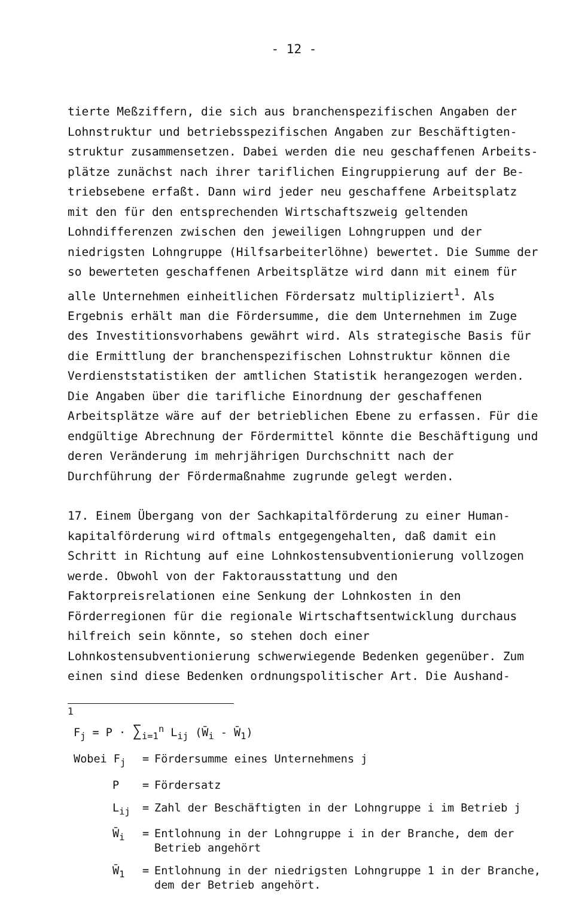- 12 -
tierte Meßziffern, die sich aus branchenspezifischen Angaben der Lohnstruktur und betriebsspezifischen Angaben zur Beschäftigten­struktur zusammensetzen. Dabei werden die neu geschaffenen Arbeits­plätze zunächst nach ihrer tariflichen Eingruppierung auf der Be­triebsebene erfaßt. Dann wird jeder neu geschaffene Arbeitsplatz mit den für den entsprechenden Wirtschaftszweig geltenden Lohndiffe­renzen zwischen den jeweiligen Lohngruppen und der niedrigsten Lohn­gruppe (Hilfsarbeiterlöhne) bewertet. Die Summe der so bewerteten geschaffenen Arbeitsplätze wird dann mit einem für alle Unternehmen einheitlichen Fördersatz multipliziert<sup>1</sup>. Als Ergebnis erhält man die Fördersumme, die dem Unternehmen im Zuge des Investitionsvor­habens gewährt wird. Als strategische Basis für die Ermittlung der branchenspezifischen Lohnstruktur können die Verdienststatistiken der amtlichen Statistik herangezogen werden. Die Angaben über die tarifliche Einordnung der geschaffenen Arbeitsplätze wäre auf der betrieblichen Ebene zu erfassen. Für die endgültige Abrechnung der Fördermittel könnte die Beschäftigung und deren Veränderung im mehrjährigen Durchschnitt nach der Durchführung der Fördermaßnahme zugrunde gelegt werden.
17. Einem Übergang von der Sachkapitalförderung zu einer Human­kapitalförderung wird oftmals entgegengehalten, daß damit ein Schritt in Richtung auf eine Lohnkostensubventionierung vollzogen werde. Ob­wohl von der Faktorausstattung und den Faktorpreisrelationen eine Senkung der Lohnkosten in den Förderregionen für die regionale Wirt­schaftsentwicklung durchaus hilfreich sein könnte, so stehen doch einer Lohnkostensubventionierung schwerwiegende Bedenken gegenüber. Zum einen sind diese Bedenken ordnungspolitischer Art. Die Aushand-
<sup>1</sup>
F<sub>j</sub> = P · ∑<sub>i=1</sub><sup>n</sup> L<sub>ij</sub> (W̄<sub>i</sub> - W̄<sub>1</sub>)
Wobei F<sub>j</sub> = Fördersumme eines Unternehmens j
P = Fördersatz
L<sub>ij</sub> = Zahl der Beschäftigten in der Lohngruppe i im Betrieb j
W̄<sub>i</sub> = Entlohnung in der Lohngruppe i in der Branche, dem der Betrieb angehört
W̄<sub>1</sub> = Entlohnung in der niedrigsten Lohngruppe 1 in der Branche, dem der Betrieb angehört.